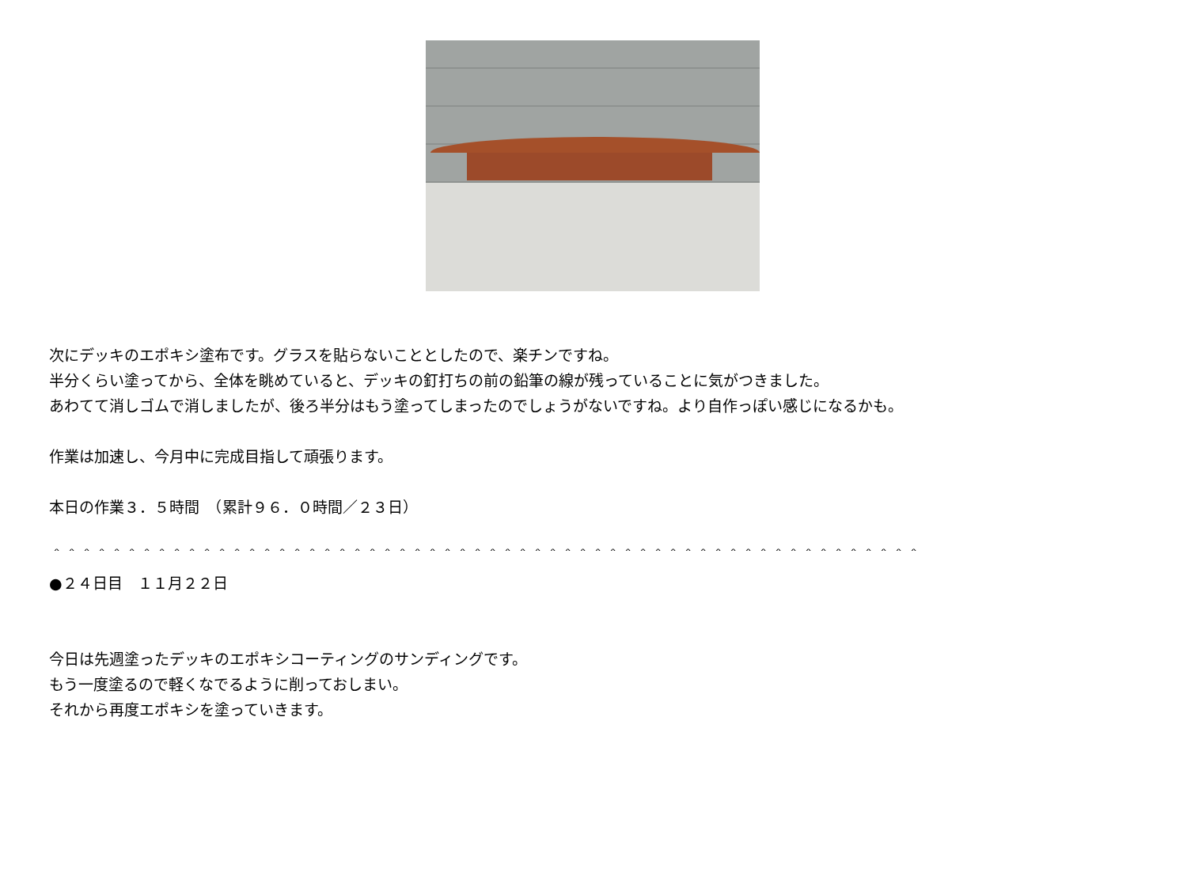次にデッキのエポキシ塗布です。グラスを貼らないこととしたので、楽チンですね。
半分くらい塗ってから、全体を眺めていると、デッキの釘打ちの前の鉛筆の線が残っていることに気がつきました。
あわてて消しゴムで消しましたが、後ろ半分はもう塗ってしまったのでしょうがないですね。より自作っぽい感じになるかも。
作業は加速し、今月中に完成目指して頑張ります。
本日の作業３．５時間　（累計９６．０時間／２３日）
＾＾＾＾＾＾＾＾＾＾＾＾＾＾＾＾＾＾＾＾＾＾＾＾＾＾＾＾＾＾＾＾＾＾＾＾＾＾＾＾＾＾＾＾＾＾＾＾＾＾＾＾＾＾＾＾＾＾
●２４日目　１１月２２日
今日は先週塗ったデッキのエポキシコーティングのサンディングです。
もう一度塗るので軽くなでるように削っておしまい。
それから再度エポキシを塗っていきます。